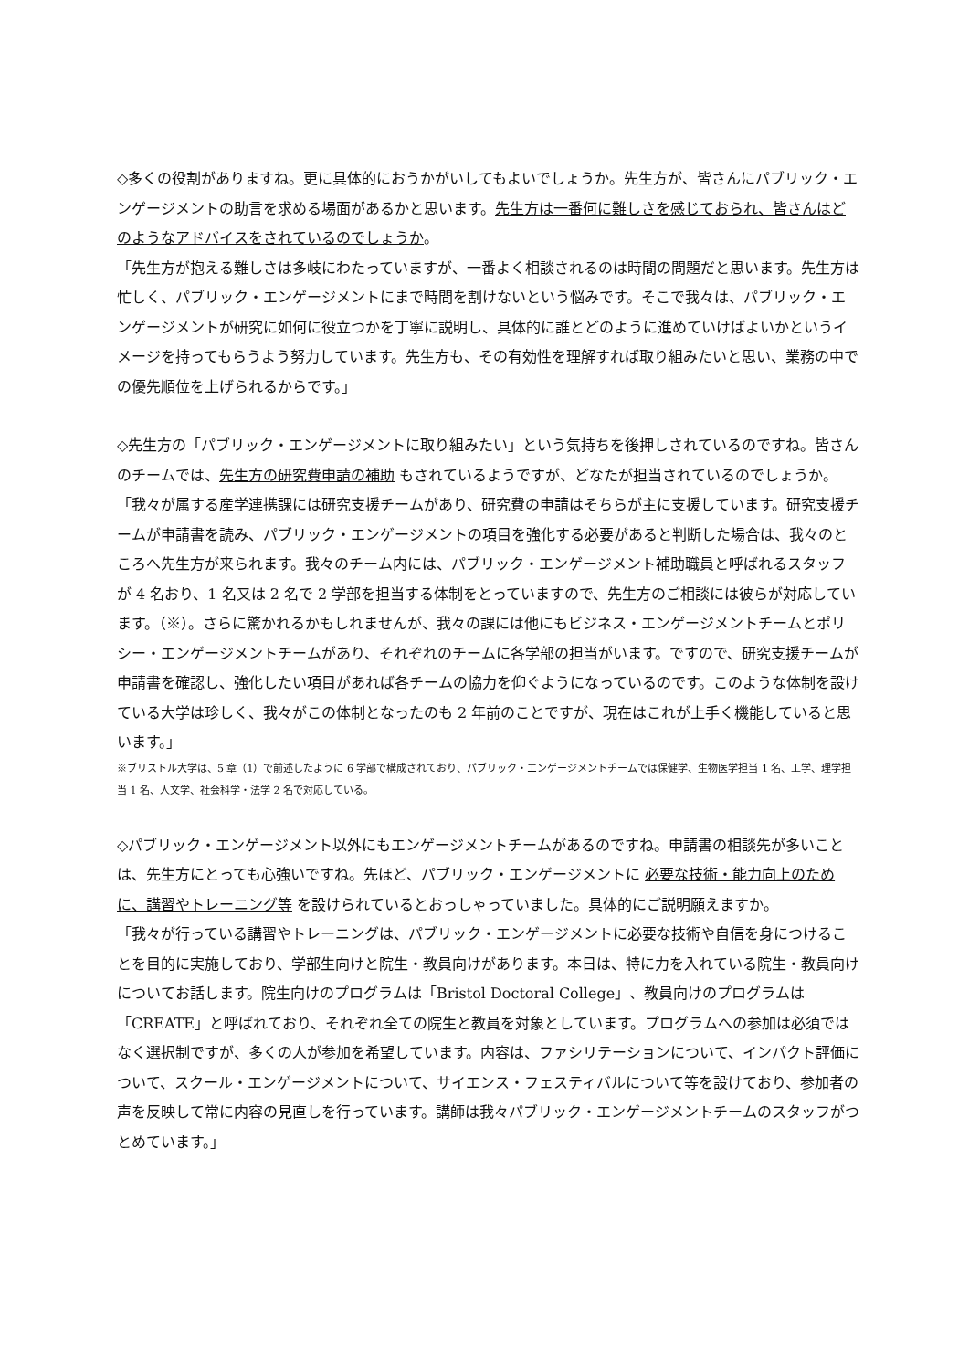◇多くの役割がありますね。更に具体的におうかがいしてもよいでしょうか。先生方が、皆さんにパブリック・エンゲージメントの助言を求める場面があるかと思います。先生方は一番何に難しさを感じておられ、皆さんはどのようなアドバイスをされているのでしょうか。
「先生方が抱える難しさは多岐にわたっていますが、一番よく相談されるのは時間の問題だと思います。先生方は忙しく、パブリック・エンゲージメントにまで時間を割けないという悩みです。そこで我々は、パブリック・エンゲージメントが研究に如何に役立つかを丁寧に説明し、具体的に誰とどのように進めていけばよいかというイメージを持ってもらうよう努力しています。先生方も、その有効性を理解すれば取り組みたいと思い、業務の中での優先順位を上げられるからです。」
◇先生方の「パブリック・エンゲージメントに取り組みたい」という気持ちを後押しされているのですね。皆さんのチームでは、先生方の研究費申請の補助 もされているようですが、どなたが担当されているのでしょうか。
「我々が属する産学連携課には研究支援チームがあり、研究費の申請はそちらが主に支援しています。研究支援チームが申請書を読み、パブリック・エンゲージメントの項目を強化する必要があると判断した場合は、我々のところへ先生方が来られます。我々のチーム内には、パブリック・エンゲージメント補助職員と呼ばれるスタッフが 4 名おり、1 名又は 2 名で 2 学部を担当する体制をとっていますので、先生方のご相談には彼らが対応しています。（※）。さらに驚かれるかもしれませんが、我々の課には他にもビジネス・エンゲージメントチームとポリシー・エンゲージメントチームがあり、それぞれのチームに各学部の担当がいます。ですので、研究支援チームが申請書を確認し、強化したい項目があれば各チームの協力を仰ぐようになっているのです。このような体制を設けている大学は珍しく、我々がこの体制となったのも 2 年前のことですが、現在はこれが上手く機能していると思います。」
※ブリストル大学は、5 章（1）で前述したように 6 学部で構成されており、パブリック・エンゲージメントチームでは保健学、生物医学担当 1 名、工学、理学担当 1 名、人文学、社会科学・法学 2 名で対応している。
◇パブリック・エンゲージメント以外にもエンゲージメントチームがあるのですね。申請書の相談先が多いことは、先生方にとっても心強いですね。先ほど、パブリック・エンゲージメントに 必要な技術・能力向上のために、講習やトレーニング等 を設けられているとおっしゃっていました。具体的にご説明願えますか。
「我々が行っている講習やトレーニングは、パブリック・エンゲージメントに必要な技術や自信を身につけることを目的に実施しており、学部生向けと院生・教員向けがあります。本日は、特に力を入れている院生・教員向けについてお話します。院生向けのプログラムは「Bristol Doctoral College」、教員向けのプログラムは「CREATE」と呼ばれており、それぞれ全ての院生と教員を対象としています。プログラムへの参加は必須ではなく選択制ですが、多くの人が参加を希望しています。内容は、ファシリテーションについて、インパクト評価について、スクール・エンゲージメントについて、サイエンス・フェスティバルについて等を設けており、参加者の声を反映して常に内容の見直しを行っています。講師は我々パブリック・エンゲージメントチームのスタッフがつとめています。」